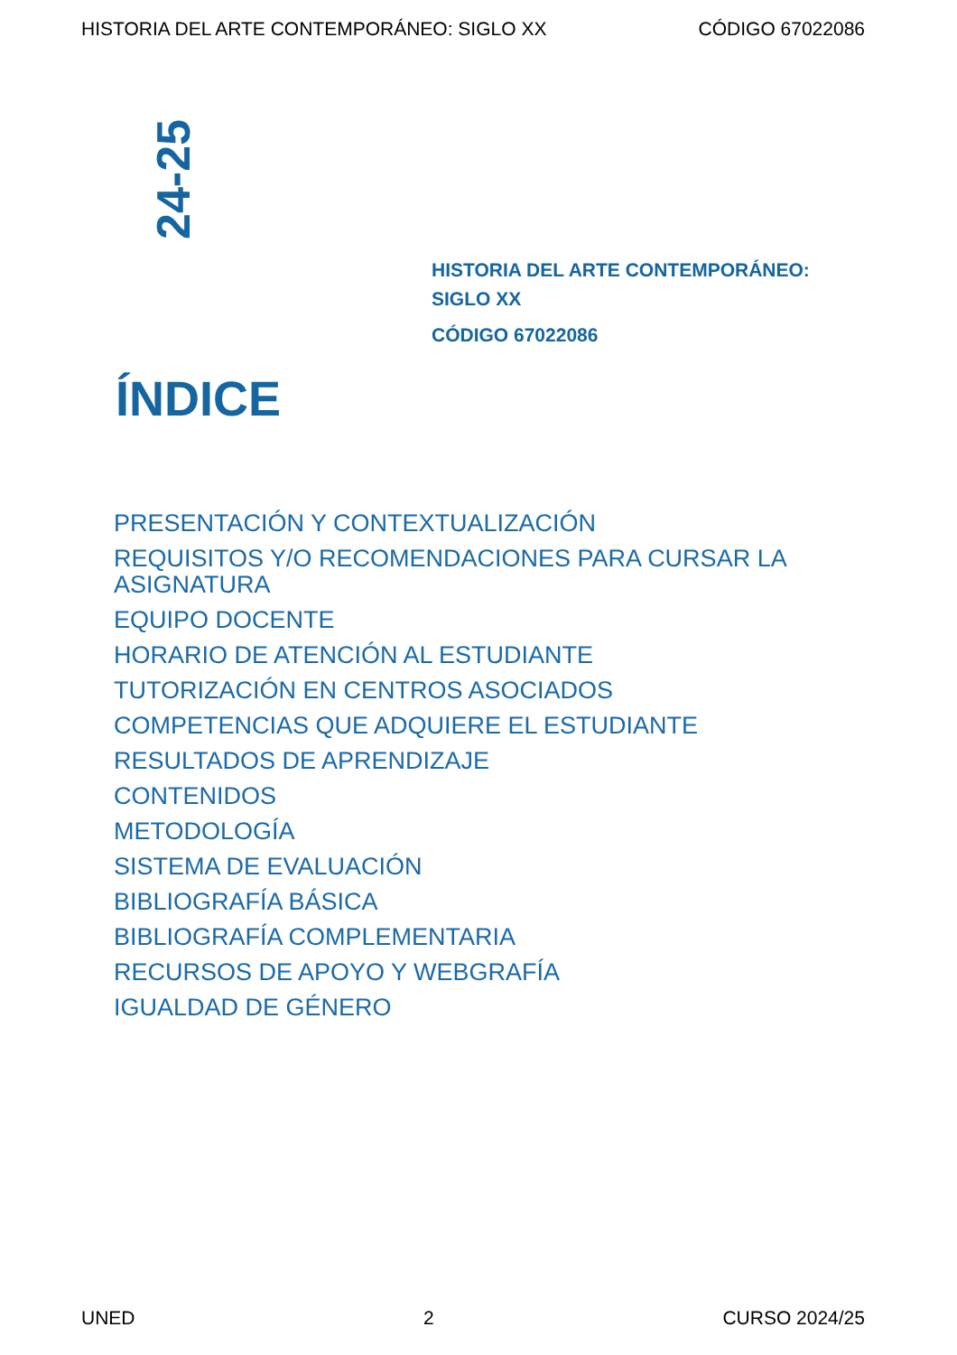HISTORIA DEL ARTE CONTEMPORÁNEO: SIGLO XX CÓDIGO 67022086
24-25
HISTORIA DEL ARTE CONTEMPORÁNEO:
SIGLO XX
CÓDIGO 67022086
ÍNDICE
PRESENTACIÓN Y CONTEXTUALIZACIÓN
REQUISITOS Y/O RECOMENDACIONES PARA CURSAR LA ASIGNATURA
EQUIPO DOCENTE
HORARIO DE ATENCIÓN AL ESTUDIANTE
TUTORIZACIÓN EN CENTROS ASOCIADOS
COMPETENCIAS QUE ADQUIERE EL ESTUDIANTE
RESULTADOS DE APRENDIZAJE
CONTENIDOS
METODOLOGÍA
SISTEMA DE EVALUACIÓN
BIBLIOGRAFÍA BÁSICA
BIBLIOGRAFÍA COMPLEMENTARIA
RECURSOS DE APOYO Y WEBGRAFÍA
IGUALDAD DE GÉNERO
UNED 2 CURSO 2024/25